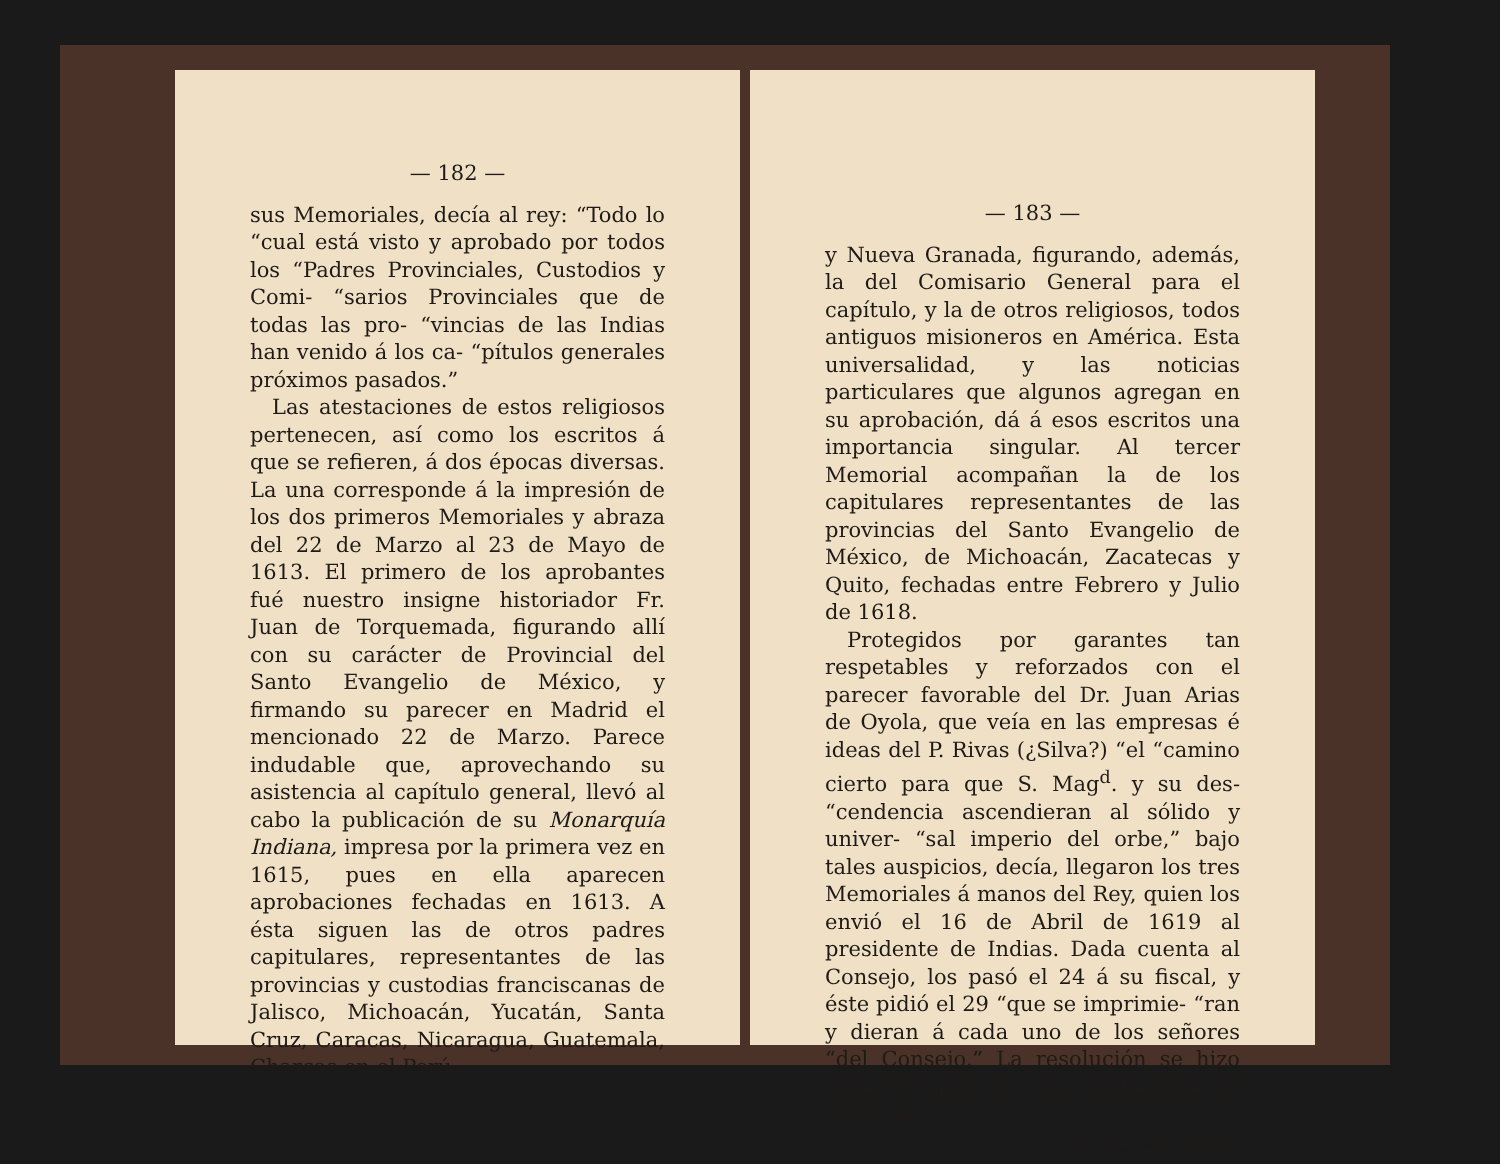— 182 —
sus Memoriales, decía al rey: “Todo lo “cual está visto y aprobado por todos los “Padres Provinciales, Custodios y Comi- “sarios Provinciales que de todas las pro- “vincias de las Indias han venido á los ca- “pítulos generales próximos pasados.”
Las atestaciones de estos religiosos pertenecen, así como los escritos á que se refieren, á dos épocas diversas. La una corresponde á la impresión de los dos primeros Memoriales y abraza del 22 de Marzo al 23 de Mayo de 1613. El primero de los aprobantes fué nuestro insigne historiador Fr. Juan de Torquemada, figurando allí con su carácter de Provincial del Santo Evangelio de México, y firmando su parecer en Madrid el mencionado 22 de Marzo. Parece indudable que, aprovechando su asistencia al capítulo general, llevó al cabo la publicación de su Monarquía Indiana, impresa por la primera vez en 1615, pues en ella aparecen aprobaciones fechadas en 1613. A ésta siguen las de otros padres capitulares, representantes de las provincias y custodias franciscanas de Jalisco, Michoacán, Yucatán, Santa Cruz, Caracas, Nicaragua, Guatemala, Charcas en el Perú
— 183 —
y Nueva Granada, figurando, además, la del Comisario General para el capítulo, y la de otros religiosos, todos antiguos misioneros en América. Esta universalidad, y las noticias particulares que algunos agregan en su aprobación, dá á esos escritos una importancia singular. Al tercer Memorial acompañan la de los capitulares representantes de las provincias del Santo Evangelio de México, de Michoacán, Zacatecas y Quito, fechadas entre Febrero y Julio de 1618.
Protegidos por garantes tan respetables y reforzados con el parecer favorable del Dr. Juan Arias de Oyola, que veía en las empresas é ideas del P. Rivas (¿Silva?) “el “camino cierto para que S. Mag<sup>d</sup>. y su des- “cendencia ascendieran al sólido y univer- “sal imperio del orbe,” bajo tales auspicios, decía, llegaron los tres Memoriales á manos del Rey, quien los envió el 16 de Abril de 1619 al presidente de Indias. Dada cuenta al Consejo, los pasó el 24 á su fiscal, y éste pidió el 29 “que se imprimie- “ran y dieran á cada uno de los señores “del Consejo.” La resolución se hizo esperar hasta el 2 de Septiembre de 1620, en
Ramírez. Tomo III.—23